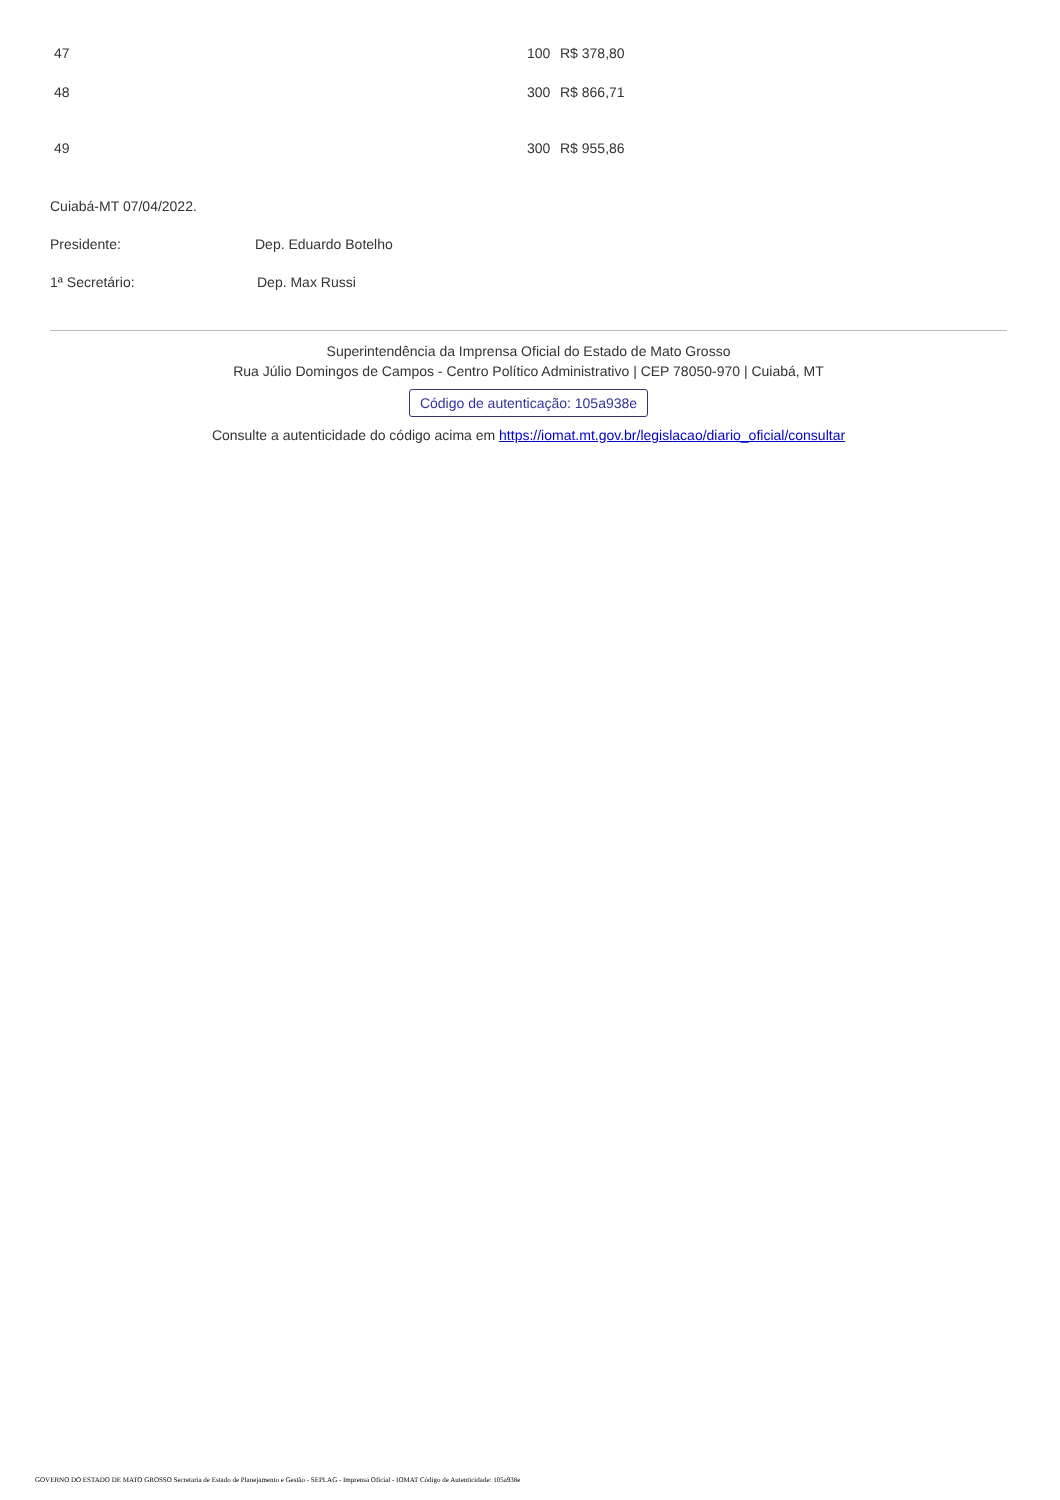| 47 | 100 | R$ 378,80 |
| 48 | 300 | R$ 866,71 |
| 49 | 300 | R$ 955,86 |
Cuiabá-MT 07/04/2022.
Presidente: Dep. Eduardo Botelho
1ª Secretário: Dep. Max Russi
Superintendência da Imprensa Oficial do Estado de Mato Grosso
Rua Júlio Domingos de Campos - Centro Político Administrativo | CEP 78050-970 | Cuiabá, MT
Código de autenticação: 105a938e
Consulte a autenticidade do código acima em https://iomat.mt.gov.br/legislacao/diario_oficial/consultar
GOVERNO DO ESTADO DE MATO GROSSO Secretaria de Estado de Planejamento e Gestão - SEPLAG - Imprensa Oficial - IOMAT Código de Autenticidade: 105a938e